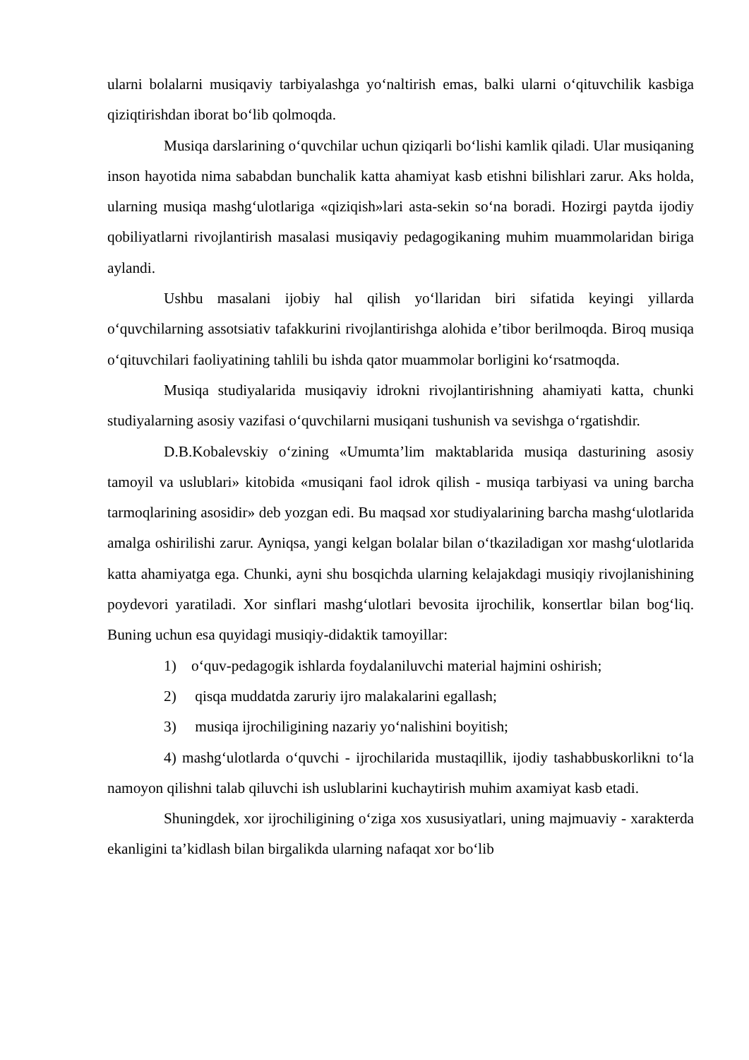ularni bolalarni musiqaviy tarbiyalashga yo‘naltirish emas, balki ularni o‘qituvchilik kasbiga qiziqtirishdan iborat bo‘lib qolmoqda.
Musiqa darslarining o‘quvchilar uchun qiziqarli bo‘lishi kamlik qiladi. Ular musiqaning inson hayotida nima sababdan bunchalik katta ahamiyat kasb etishni bilishlari zarur. Aks holda, ularning musiqa mashg‘ulotlariga «qiziqish»lari asta-sekin so‘na boradi. Hozirgi paytda ijodiy qobiliyatlarni rivojlantirish masalasi musiqaviy pedagogikaning muhim muammolaridan biriga aylandi.
Ushbu masalani ijobiy hal qilish yo‘llaridan biri sifatida keyingi yillarda o‘quvchilarning assotsiativ tafakkurini rivojlantirishga alohida e’tibor berilmoqda. Biroq musiqa o‘qituvchilari faoliyatining tahlili bu ishda qator muammolar borligini ko‘rsatmoqda.
Musiqa studiyalarida musiqaviy idrokni rivojlantirishning ahamiyati katta, chunki studiyalarning asosiy vazifasi o‘quvchilarni musiqani tushunish va sevishga o‘rgatishdir.
D.B.Kobalevskiy o‘zining «Umumta’lim maktablarida musiqa dasturining asosiy tamoyil va uslublari» kitobida «musiqani faol idrok qilish - musiqa tarbiyasi va uning barcha tarmoqlarining asosidir» deb yozgan edi. Bu maqsad xor studiyalarining barcha mashg‘ulotlarida amalga oshirilishi zarur. Ayniqsa, yangi kelgan bolalar bilan o‘tkaziladigan xor mashg‘ulotlarida katta ahamiyatga ega. Chunki, ayni shu bosqichda ularning kelajakdagi musiqiy rivojlanishining poydevori yaratiladi. Xor sinflari mashg‘ulotlari bevosita ijrochilik, konsertlar bilan bog‘liq. Buning uchun esa quyidagi musiqiy-didaktik tamoyillar:
1) o‘quv-pedagogik ishlarda foydalaniluvchi material hajmini oshirish;
2) qisqa muddatda zaruriy ijro malakalarini egallash;
3) musiqa ijrochiligining nazariy yo‘nalishini boyitish;
4) mashg‘ulotlarda o‘quvchi - ijrochilarida mustaqillik, ijodiy tashabbuskorlikni to‘la namoyon qilishni talab qiluvchi ish uslublarini kuchaytirish muhim axamiyat kasb etadi.
Shuningdek, xor ijrochiligining o‘ziga xos xususiyatlari, uning majmuaviy - xarakterda ekanligini ta’kidlash bilan birgalikda ularning nafaqat xor bo‘lib